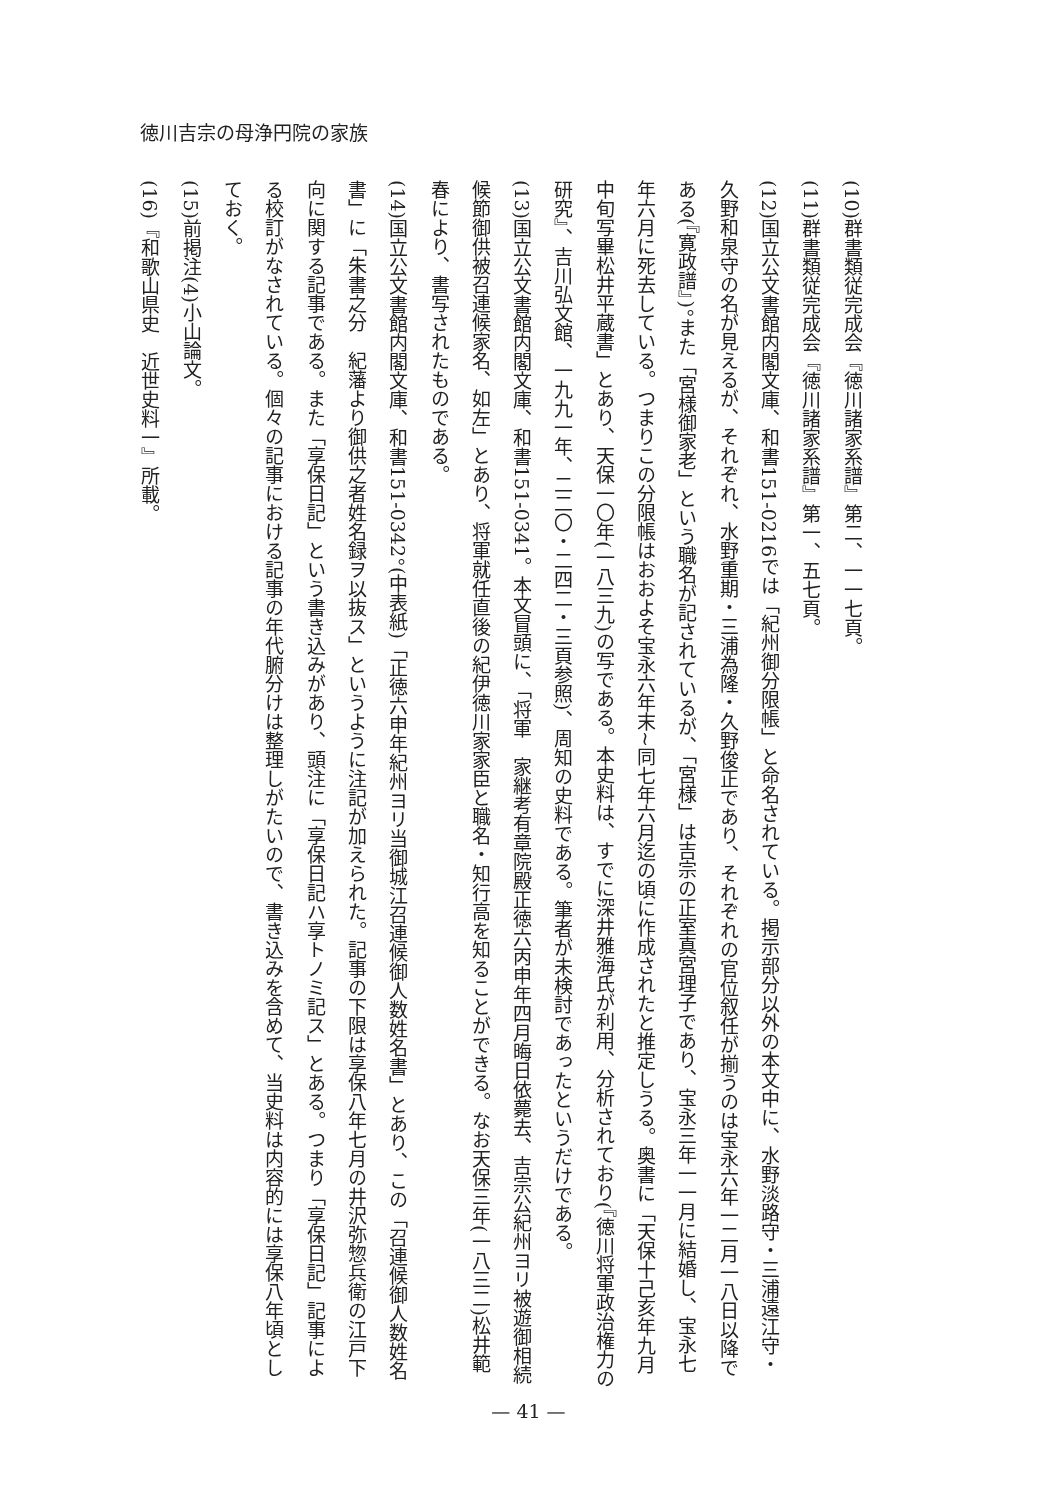徳川吉宗の母浄円院の家族
(10)群書類従完成会『徳川諸家系譜』第二、一一七頁。
(11)群書類従完成会『徳川諸家系譜』第一、五七頁。
(12)国立公文書館内閣文庫、和書151-0216では「紀州御分限帳」と命名されている。掲示部分以外の本文中に、水野淡路守・三浦遠江守・久野和泉守の名が見えるが、それぞれ、水野重期・三浦為隆・久野俊正であり、それぞれの官位叙任が揃うのは宝永六年一二月一八日以降である(『寛政譜』)。また「宮様御家老」という職名が記されているが、「宮様」は吉宗の正室真宮理子であり、宝永三年一一月に結婚し、宝永七年六月に死去している。つまりこの分限帳はおおよそ宝永六年末~同七年六月迄の頃に作成されたと推定しうる。奥書に「天保十己亥年九月中旬写畢松井平蔵書」とあり、天保一〇年(一八三九)の写である。本史料は、すでに深井雅海氏が利用、分析されており(『徳川将軍政治権力の研究』、吉川弘文館、一九九一年、二二〇・二四二・三頁参照)、周知の史料である。筆者が未検討であったというだけである。
(13)国立公文書館内閣文庫、和書151-0341。本文冒頭に、「将軍　家継考有章院殿正徳六丙申年四月晦日依薨去、吉宗公紀州ヨリ被遊御相続候節御供被召連候家名、如左」とあり、将軍就任直後の紀伊徳川家家臣と職名・知行高を知ることができる。なお天保三年(一八三二)松井範春により、書写されたものである。
(14)国立公文書館内閣文庫、和書151-0342。(中表紙)「正徳六申年紀州ヨリ当御城江召連候御人数姓名書」とあり、この「召連候御人数姓名書」に「朱書之分　紀藩より御供之者姓名録ヲ以抜ス」というように注記が加えられた。記事の下限は享保八年七月の井沢弥惣兵衛の江戸下向に関する記事である。また「享保日記」という書き込みがあり、頭注に「享保日記ハ享トノミ記ス」とある。つまり「享保日記」記事による校訂がなされている。個々の記事における記事の年代腑分けは整理しがたいので、書き込みを含めて、当史料は内容的には享保八年頃としておく。
(15)前掲注(4)小山論文。
(16)『和歌山県史　近世史料一』所載。
— 41 —